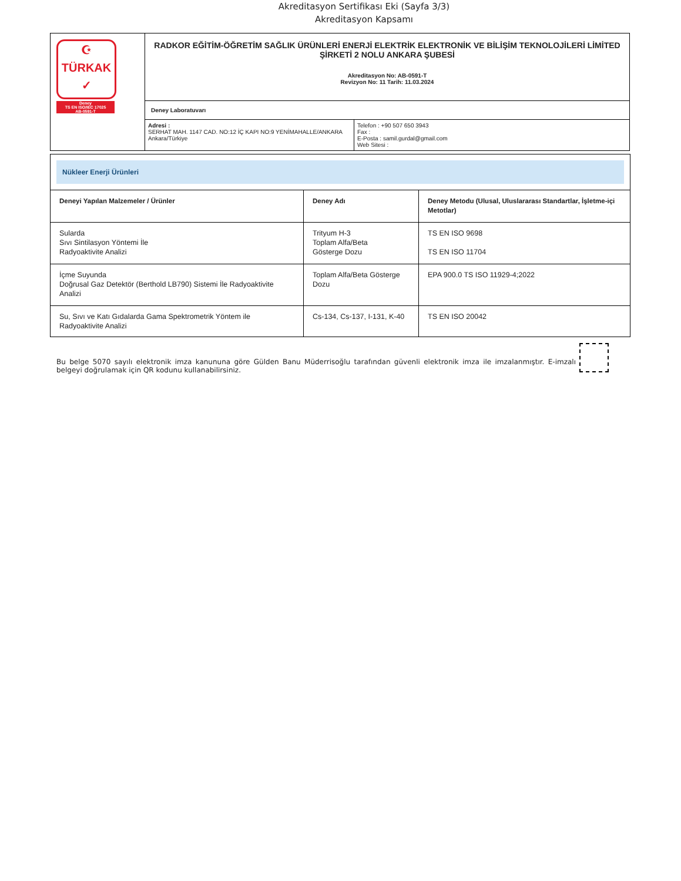Akreditasyon Sertifikası Eki (Sayfa 3/3)
Akreditasyon Kapsamı
| ☪ TÜRKAK ✓ Deney TS EN ISO/IEC 17025 AB-0591-T | RADKOR EĞİTİM-ÖĞRETİM SAĞLIK ÜRÜNLERİ ENERJİ ELEKTRİK ELEKTRONİK VE BİLİŞİM TEKNOLOJİLERİ LİMİTED ŞİRKETİ 2 NOLU ANKARA ŞUBESİ Akreditasyon No: AB-0591-T Revizyon No: 11 Tarih: 11.03.2024 | |
| | Deney Laboratuvarı | |
| | Adresi : SERHAT MAH. 1147 CAD. NO:12 İÇ KAPI NO:9 YENİMAHALLE/ANKARA Ankara/Türkiye | Telefon : +90 507 650 3943 Fax : E-Posta : samil.gurdal@gmail.com Web Sitesi : |
| Nükleer Enerji Ürünleri | | |
| Deneyi Yapılan Malzemeler / Ürünler | Deney Adı | Deney Metodu (Ulusal, Uluslararası Standartlar, İşletme-içi Metotlar) |
| Sularda Sıvı Sintilasyon Yöntemi İle Radyoaktivite Analizi | Trityum H-3 Toplam Alfa/Beta Gösterge Dozu | TS EN ISO 9698 TS EN ISO 11704 |
| İçme Suyunda Doğrusal Gaz Detektör (Berthold LB790) Sistemi İle Radyoaktivite Analizi | Toplam Alfa/Beta Gösterge Dozu | EPA 900.0 TS ISO 11929-4;2022 |
| Su, Sıvı ve Katı Gıdalarda Gama Spektrometrik Yöntem ile Radyoaktivite Analizi | Cs-134, Cs-137, I-131, K-40 | TS EN ISO 20042 |
Bu belge 5070 sayılı elektronik imza kanununa göre Gülden Banu Müderrisoğlu tarafından güvenli elektronik imza ile imzalanmıştır. E-imzalı belgeyi doğrulamak için QR kodunu kullanabilirsiniz.